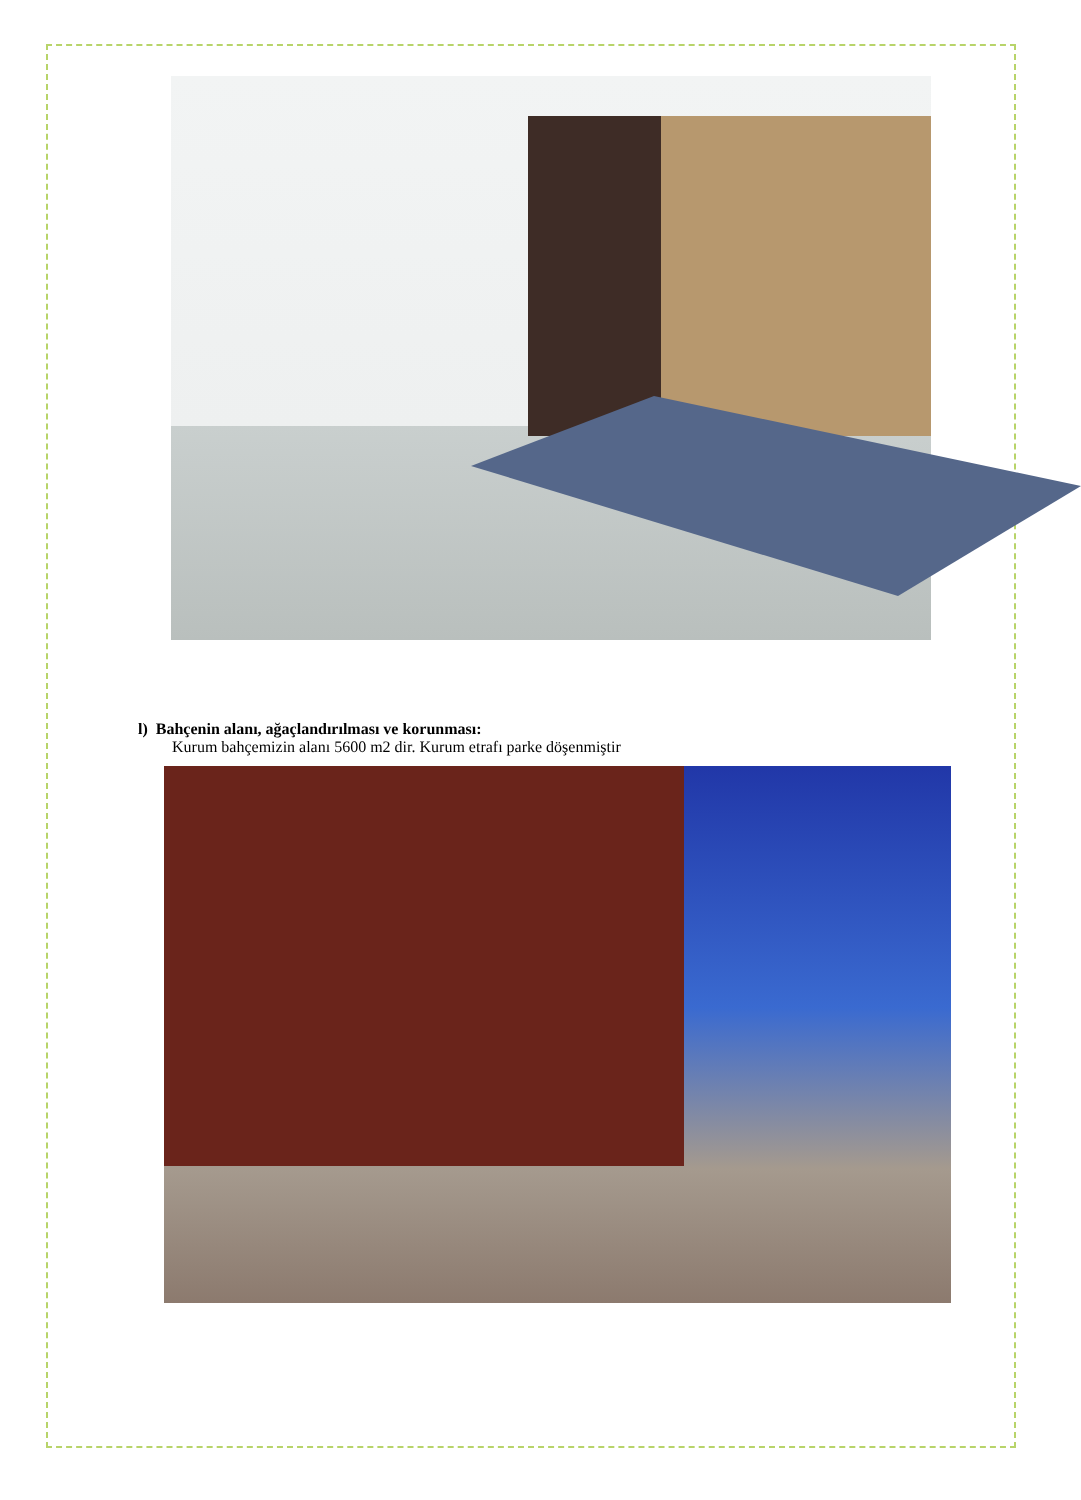l) Bahçenin alanı, ağaçlandırılması ve korunması:
Kurum bahçemizin alanı 5600 m2 dir. Kurum etrafı parke döşenmiştir